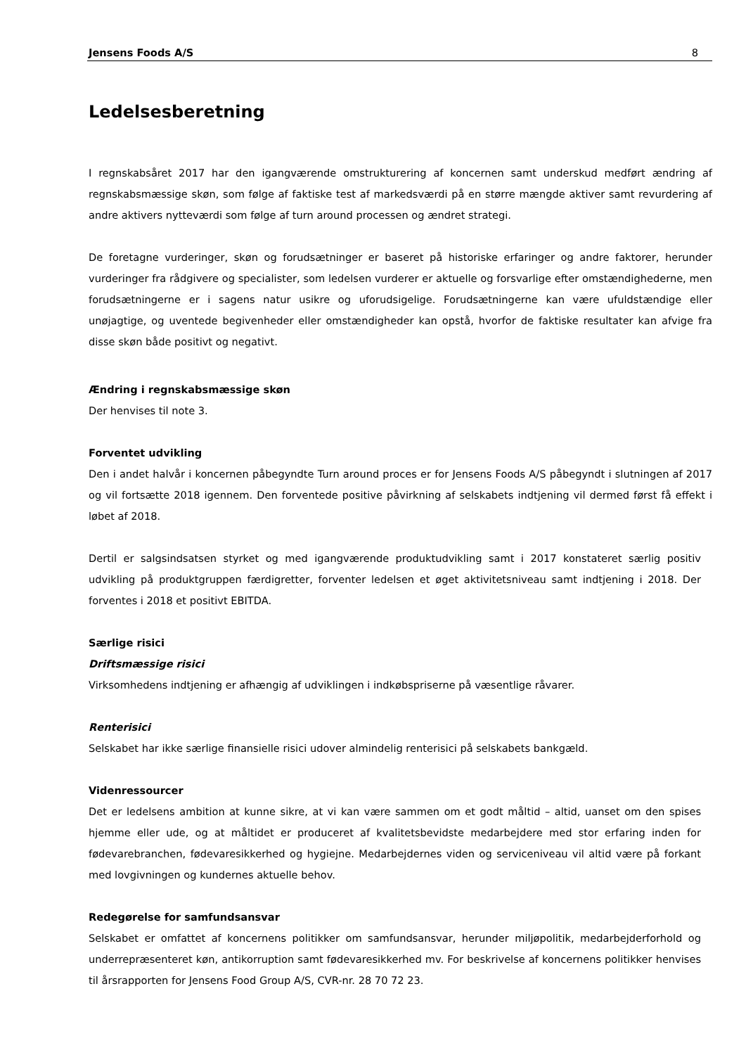Jensens Foods A/S 8
Ledelsesberetning
I regnskabsåret 2017 har den igangværende omstrukturering af koncernen samt underskud medført ændring af regnskabsmæssige skøn, som følge af faktiske test af markedsværdi på en større mængde aktiver samt revurdering af andre aktivers nytteværdi som følge af turn around processen og ændret strategi.
De foretagne vurderinger, skøn og forudsætninger er baseret på historiske erfaringer og andre faktorer, herunder vurderinger fra rådgivere og specialister, som ledelsen vurderer er aktuelle og forsvarlige efter omstændighederne, men forudsætningerne er i sagens natur usikre og uforudsigelige. Forudsætningerne kan være ufuldstændige eller unøjagtige, og uventede begivenheder eller omstændigheder kan opstå, hvorfor de faktiske resultater kan afvige fra disse skøn både positivt og negativt.
Ændring i regnskabsmæssige skøn
Der henvises til note 3.
Forventet udvikling
Den i andet halvår i koncernen påbegyndte Turn around proces er for Jensens Foods A/S påbegyndt i slutningen af 2017 og vil fortsætte 2018 igennem. Den forventede positive påvirkning af selskabets indtjening vil dermed først få effekt i løbet af 2018.
Dertil er salgsindsatsen styrket og med igangværende produktudvikling samt i 2017 konstateret særlig positiv udvikling på produktgruppen færdigretter, forventer ledelsen et øget aktivitetsniveau samt indtjening i 2018. Der forventes i 2018 et positivt EBITDA.
Særlige risici
Driftsmæssige risici
Virksomhedens indtjening er afhængig af udviklingen i indkøbspriserne på væsentlige råvarer.
Renterisici
Selskabet har ikke særlige finansielle risici udover almindelig renterisici på selskabets bankgæld.
Videnressourcer
Det er ledelsens ambition at kunne sikre, at vi kan være sammen om et godt måltid – altid, uanset om den spises hjemme eller ude, og at måltidet er produceret af kvalitetsbevidste medarbejdere med stor erfaring inden for fødevarebranchen, fødevaresikkerhed og hygiejne. Medarbejdernes viden og serviceniveau vil altid være på forkant med lovgivningen og kundernes aktuelle behov.
Redegørelse for samfundsansvar
Selskabet er omfattet af koncernens politikker om samfundsansvar, herunder miljøpolitik, medarbejderforhold og underrepræsenteret køn, antikorruption samt fødevaresikkerhed mv. For beskrivelse af koncernens politikker henvises til årsrapporten for Jensens Food Group A/S, CVR-nr. 28 70 72 23.